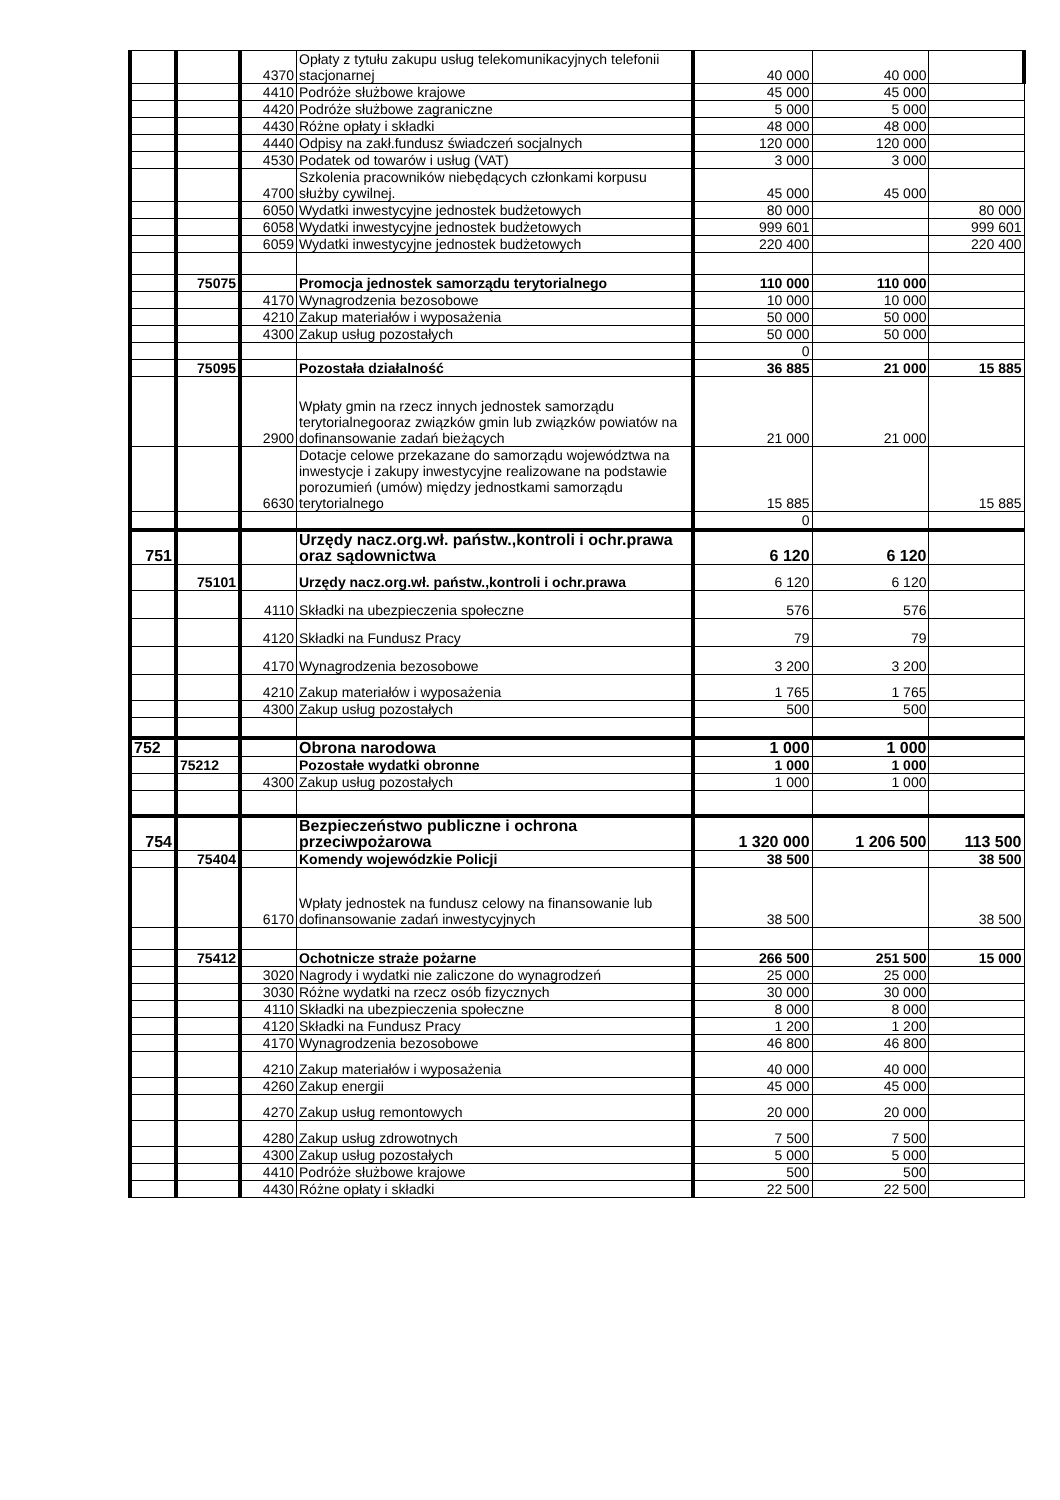| | | 4370 | Opłaty z tytułu zakupu usług telekomunikacyjnych telefonii stacjonarnej | 40 000 | 40 000 | |
| | | 4410 | Podróże służbowe krajowe | 45 000 | 45 000 | |
| | | 4420 | Podróże służbowe zagraniczne | 5 000 | 5 000 | |
| | | 4430 | Różne opłaty i składki | 48 000 | 48 000 | |
| | | 4440 | Odpisy na zakł.fundusz świadczeń socjalnych | 120 000 | 120 000 | |
| | | 4530 | Podatek od towarów i usług (VAT) | 3 000 | 3 000 | |
| | | 4700 | Szkolenia pracowników niebędących członkami korpusu służby cywilnej. | 45 000 | 45 000 | |
| | | 6050 | Wydatki inwestycyjne jednostek budżetowych | 80 000 | | 80 000 |
| | | 6058 | Wydatki inwestycyjne jednostek budżetowych | 999 601 | | 999 601 |
| | | 6059 | Wydatki inwestycyjne jednostek budżetowych | 220 400 | | 220 400 |
| | 75075 | | Promocja jednostek samorządu terytorialnego | 110 000 | 110 000 | |
| | | 4170 | Wynagrodzenia bezosobowe | 10 000 | 10 000 | |
| | | 4210 | Zakup materiałów i wyposażenia | 50 000 | 50 000 | |
| | | 4300 | Zakup usług pozostałych | 50 000 | 50 000 | |
| | | | | 0 | | |
| | 75095 | | Pozostała działalność | 36 885 | 21 000 | 15 885 |
| | | 2900 | Wpłaty gmin na rzecz innych jednostek samorządu terytorialnegooraz związków gmin lub związków powiatów na dofinansowanie zadań bieżących | 21 000 | 21 000 | |
| | | 6630 | Dotacje celowe przekazane do samorządu województwa na inwestycje i zakupy inwestycyjne realizowane na podstawie porozumień (umów) między jednostkami samorządu terytorialnego | 15 885 | | 15 885 |
| | | | | 0 | | |
| 751 | | | Urzędy nacz.org.wł. państw.,kontroli i ochr.prawa oraz sądownictwa | 6 120 | 6 120 | |
| | 75101 | | Urzędy nacz.org.wł. państw.,kontroli i ochr.prawa | 6 120 | 6 120 | |
| | | 4110 | Składki na ubezpieczenia społeczne | 576 | 576 | |
| | | 4120 | Składki na Fundusz Pracy | 79 | 79 | |
| | | 4170 | Wynagrodzenia bezosobowe | 3 200 | 3 200 | |
| | | 4210 | Zakup materiałów i wyposażenia | 1 765 | 1 765 | |
| | | 4300 | Zakup usług pozostałych | 500 | 500 | |
| 752 | | | Obrona narodowa | 1 000 | 1 000 | |
| | 75212 | | Pozostałe wydatki obronne | 1 000 | 1 000 | |
| | | 4300 | Zakup usług pozostałych | 1 000 | 1 000 | |
| 754 | | | Bezpieczeństwo publiczne i ochrona przeciwpożarowa | 1 320 000 | 1 206 500 | 113 500 |
| | 75404 | | Komendy wojewódzkie Policji | 38 500 | | 38 500 |
| | | 6170 | Wpłaty jednostek na fundusz celowy na finansowanie lub dofinansowanie zadań inwestycyjnych | 38 500 | | 38 500 |
| | 75412 | | Ochotnicze straże pożarne | 266 500 | 251 500 | 15 000 |
| | | 3020 | Nagrody i wydatki nie zaliczone do wynagrodzeń | 25 000 | 25 000 | |
| | | 3030 | Różne wydatki na rzecz osób fizycznych | 30 000 | 30 000 | |
| | | 4110 | Składki na ubezpieczenia społeczne | 8 000 | 8 000 | |
| | | 4120 | Składki na Fundusz Pracy | 1 200 | 1 200 | |
| | | 4170 | Wynagrodzenia bezosobowe | 46 800 | 46 800 | |
| | | 4210 | Zakup materiałów i wyposażenia | 40 000 | 40 000 | |
| | | 4260 | Zakup energii | 45 000 | 45 000 | |
| | | 4270 | Zakup usług remontowych | 20 000 | 20 000 | |
| | | 4280 | Zakup usług zdrowotnych | 7 500 | 7 500 | |
| | | 4300 | Zakup usług pozostałych | 5 000 | 5 000 | |
| | | 4410 | Podróże służbowe krajowe | 500 | 500 | |
| | | 4430 | Różne opłaty i składki | 22 500 | 22 500 | |